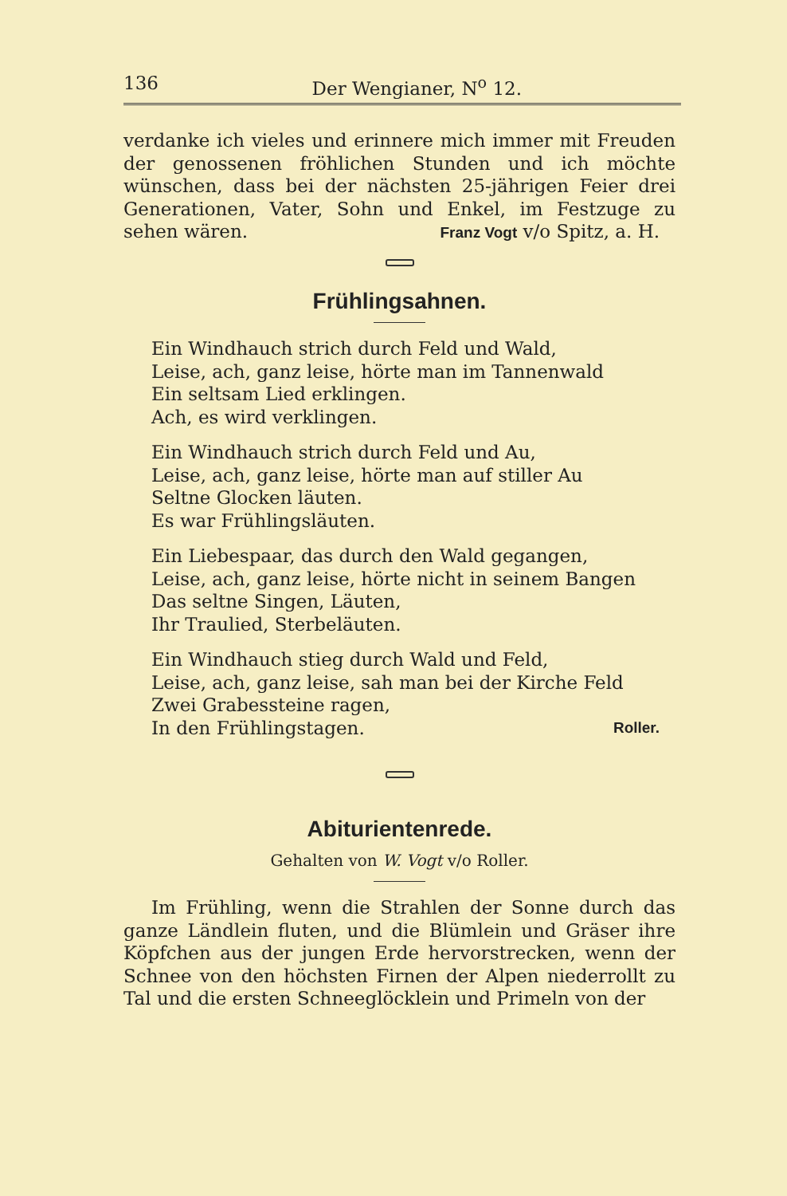136 Der Wengianer, N<sup>o</sup> 12.
verdanke ich vieles und erinnere mich immer mit Freuden der genossenen fröhlichen Stunden und ich möchte wünschen, dass bei der nächsten 25-jährigen Feier drei Generationen, Vater, Sohn und Enkel, im Festzuge zu sehen wären. Franz Vogt v/o Spitz, a. H.
Frühlingsahnen.
Ein Windhauch strich durch Feld und Wald,
Leise, ach, ganz leise, hörte man im Tannenwald
Ein seltsam Lied erklingen.
Ach, es wird verklingen.
Ein Windhauch strich durch Feld und Au,
Leise, ach, ganz leise, hörte man auf stiller Au
Seltne Glocken läuten.
Es war Frühlingsläuten.
Ein Liebespaar, das durch den Wald gegangen,
Leise, ach, ganz leise, hörte nicht in seinem Bangen
Das seltne Singen, Läuten,
Ihr Traulied, Sterbeläuten.
Ein Windhauch stieg durch Wald und Feld,
Leise, ach, ganz leise, sah man bei der Kirche Feld
Zwei Grabessteine ragen,
In den Frühlingstagen. Roller.
Abiturientenrede.
Gehalten von W. Vogt v/o Roller.
Im Frühling, wenn die Strahlen der Sonne durch das ganze Ländlein fluten, und die Blümlein und Gräser ihre Köpfchen aus der jungen Erde hervorstrecken, wenn der Schnee von den höchsten Firnen der Alpen niederrollt zu Tal und die ersten Schneeglöcklein und Primeln von der